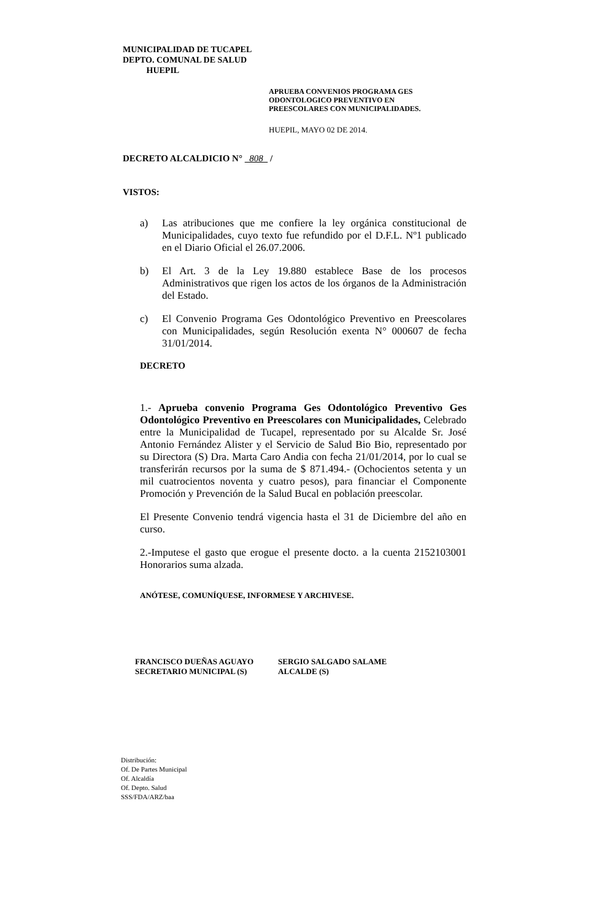MUNICIPALIDAD DE TUCAPEL
DEPTO. COMUNAL DE SALUD
HUEPIL
APRUEBA CONVENIOS PROGRAMA GES
ODONTOLOGICO PREVENTIVO EN
PREESCOLARES CON MUNICIPALIDADES.
HUEPIL, MAYO 02 DE 2014.
DECRETO ALCALDICIO N° 808 /
VISTOS:
a) Las atribuciones que me confiere la ley orgánica constitucional de Municipalidades, cuyo texto fue refundido por el D.F.L. Nº1 publicado en el Diario Oficial el 26.07.2006.
b) El Art. 3 de la Ley 19.880 establece Base de los procesos Administrativos que rigen los actos de los órganos de la Administración del Estado.
c) El Convenio Programa Ges Odontológico Preventivo en Preescolares con Municipalidades, según Resolución exenta N° 000607 de fecha 31/01/2014.
DECRETO
1.- Aprueba convenio Programa Ges Odontológico Preventivo Ges Odontológico Preventivo en Preescolares con Municipalidades, Celebrado entre la Municipalidad de Tucapel, representado por su Alcalde Sr. José Antonio Fernández Alister y el Servicio de Salud Bio Bio, representado por su Directora (S) Dra. Marta Caro Andia con fecha 21/01/2014, por lo cual se transferirán recursos por la suma de $ 871.494.- (Ochocientos setenta y un mil cuatrocientos noventa y cuatro pesos), para financiar el Componente Promoción y Prevención de la Salud Bucal en población preescolar.
El Presente Convenio tendrá vigencia hasta el 31 de Diciembre del año en curso.
2.-Imputese el gasto que erogue el presente docto. a la cuenta 2152103001 Honorarios suma alzada.
ANÓTESE, COMUNÍQUESE, INFORMESE Y ARCHIVESE.
FRANCISCO DUEÑAS AGUAYO
SECRETARIO MUNICIPAL (S)
SERGIO SALGADO SALAME
ALCALDE (S)
Distribución:
Of. De Partes Municipal
Of. Alcaldía
Of. Depto. Salud
SSS/FDA/ARZ/baa